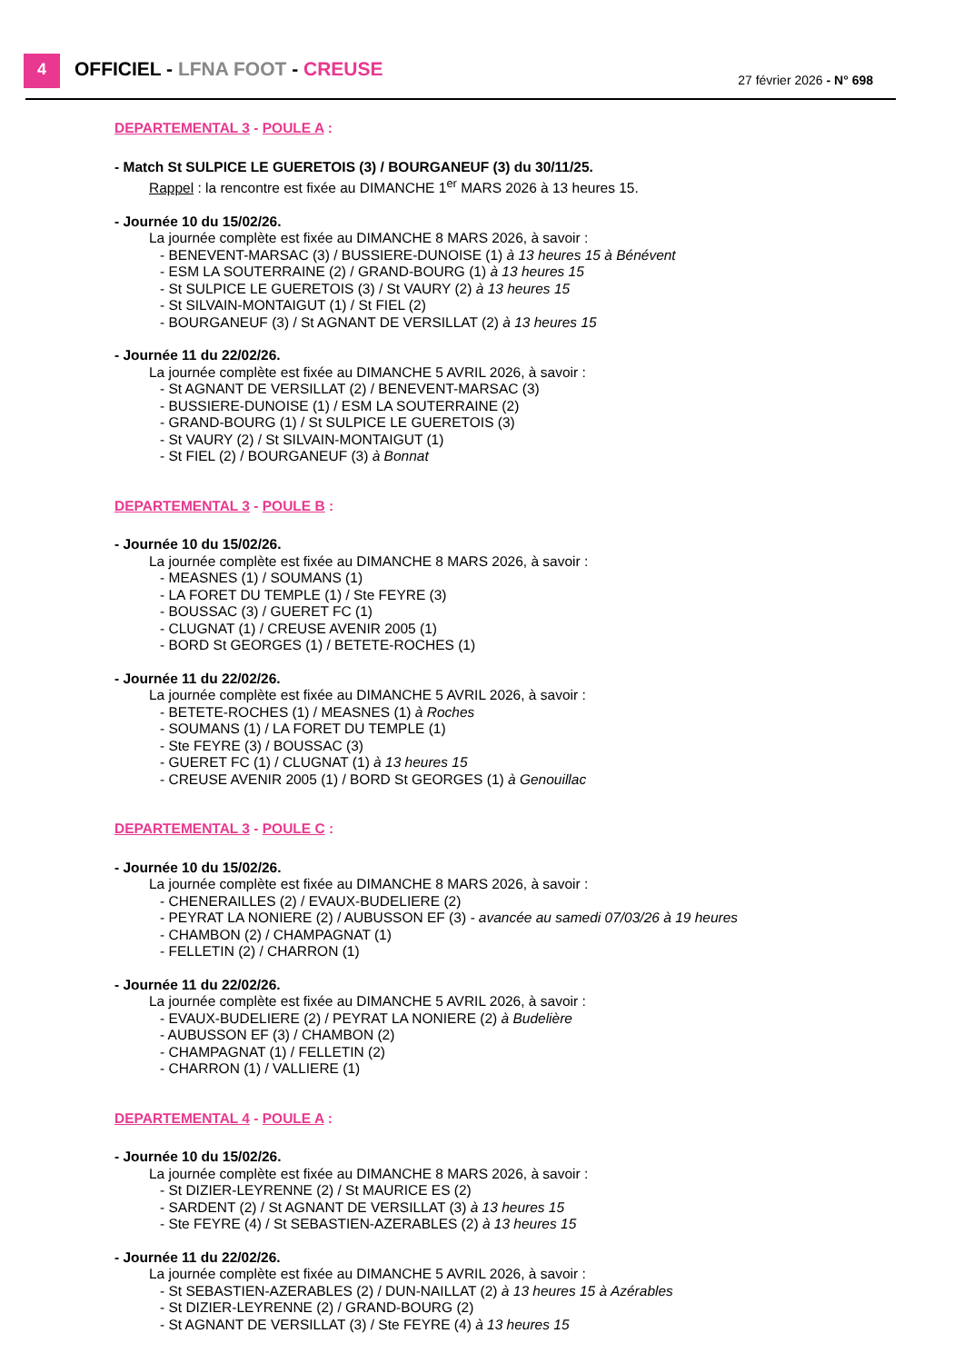4 OFFICIEL - LFNA FOOT - CREUSE 27 février 2026 - N° 698
DEPARTEMENTAL 3 - POULE A :
- Match St SULPICE LE GUERETOIS (3) / BOURGANEUF (3) du 30/11/25.
Rappel : la rencontre est fixée au DIMANCHE 1<sup>er</sup> MARS 2026 à 13 heures 15.
- Journée 10 du 15/02/26.
La journée complète est fixée au DIMANCHE 8 MARS 2026, à savoir :
- BENEVENT-MARSAC (3) / BUSSIERE-DUNOISE (1) à 13 heures 15 à Bénévent
- ESM LA SOUTERRAINE (2) / GRAND-BOURG (1) à 13 heures 15
- St SULPICE LE GUERETOIS (3) / St VAURY (2) à 13 heures 15
- St SILVAIN-MONTAIGUT (1) / St FIEL (2)
- BOURGANEUF (3) / St AGNANT DE VERSILLAT (2) à 13 heures 15
- Journée 11 du 22/02/26.
La journée complète est fixée au DIMANCHE 5 AVRIL 2026, à savoir :
- St AGNANT DE VERSILLAT (2) / BENEVENT-MARSAC (3)
- BUSSIERE-DUNOISE (1) / ESM LA SOUTERRAINE (2)
- GRAND-BOURG (1) / St SULPICE LE GUERETOIS (3)
- St VAURY (2) / St SILVAIN-MONTAIGUT (1)
- St FIEL (2) / BOURGANEUF (3) à Bonnat
DEPARTEMENTAL 3 - POULE B :
- Journée 10 du 15/02/26.
La journée complète est fixée au DIMANCHE 8 MARS 2026, à savoir :
- MEASNES (1) / SOUMANS (1)
- LA FORET DU TEMPLE (1) / Ste FEYRE (3)
- BOUSSAC (3) / GUERET FC (1)
- CLUGNAT (1) / CREUSE AVENIR 2005 (1)
- BORD St GEORGES (1) / BETETE-ROCHES (1)
- Journée 11 du 22/02/26.
La journée complète est fixée au DIMANCHE 5 AVRIL 2026, à savoir :
- BETETE-ROCHES (1) / MEASNES (1) à Roches
- SOUMANS (1) / LA FORET DU TEMPLE (1)
- Ste FEYRE (3) / BOUSSAC (3)
- GUERET FC (1) / CLUGNAT (1) à 13 heures 15
- CREUSE AVENIR 2005 (1) / BORD St GEORGES (1) à Genouillac
DEPARTEMENTAL 3 - POULE C :
- Journée 10 du 15/02/26.
La journée complète est fixée au DIMANCHE 8 MARS 2026, à savoir :
- CHENERAILLES (2) / EVAUX-BUDELIERE (2)
- PEYRAT LA NONIERE (2) / AUBUSSON EF (3) - avancée au samedi 07/03/26 à 19 heures
- CHAMBON (2) / CHAMPAGNAT (1)
- FELLETIN (2) / CHARRON (1)
- Journée 11 du 22/02/26.
La journée complète est fixée au DIMANCHE 5 AVRIL 2026, à savoir :
- EVAUX-BUDELIERE (2) / PEYRAT LA NONIERE (2) à Budelière
- AUBUSSON EF (3) / CHAMBON (2)
- CHAMPAGNAT (1) / FELLETIN (2)
- CHARRON (1) / VALLIERE (1)
DEPARTEMENTAL 4 - POULE A :
- Journée 10 du 15/02/26.
La journée complète est fixée au DIMANCHE 8 MARS 2026, à savoir :
- St DIZIER-LEYRENNE (2) / St MAURICE ES (2)
- SARDENT (2) / St AGNANT DE VERSILLAT (3) à 13 heures 15
- Ste FEYRE (4) / St SEBASTIEN-AZERABLES (2) à 13 heures 15
- Journée 11 du 22/02/26.
La journée complète est fixée au DIMANCHE 5 AVRIL 2026, à savoir :
- St SEBASTIEN-AZERABLES (2) / DUN-NAILLAT (2) à 13 heures 15 à Azérables
- St DIZIER-LEYRENNE (2) / GRAND-BOURG (2)
- St AGNANT DE VERSILLAT (3) / Ste FEYRE (4) à 13 heures 15